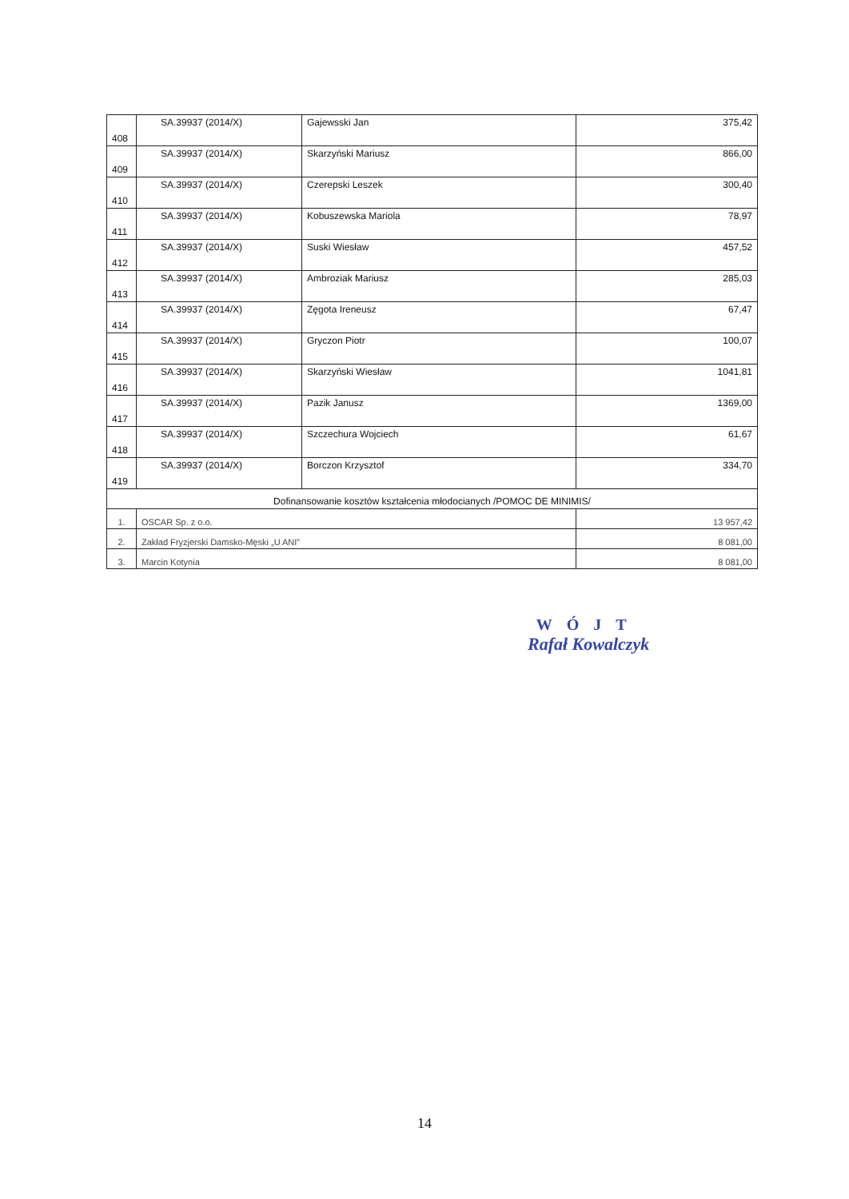| 408 | SA.39937 (2014/X) | Gajewsski Jan | 375,42 |
| 409 | SA.39937 (2014/X) | Skarzyński Mariusz | 866,00 |
| 410 | SA.39937 (2014/X) | Czerepski Leszek | 300,40 |
| 411 | SA.39937 (2014/X) | Kobuszewska Mariola | 78,97 |
| 412 | SA.39937 (2014/X) | Suski Wiesław | 457,52 |
| 413 | SA.39937 (2014/X) | Ambroziak Mariusz | 285,03 |
| 414 | SA.39937 (2014/X) | Zęgota Ireneusz | 67,47 |
| 415 | SA.39937 (2014/X) | Gryczon Piotr | 100,07 |
| 416 | SA.39937 (2014/X) | Skarzyński Wiesław | 1041,81 |
| 417 | SA.39937 (2014/X) | Pazik Janusz | 1369,00 |
| 418 | SA.39937 (2014/X) | Szczechura Wojciech | 61,67 |
| 419 | SA.39937 (2014/X) | Borczon Krzysztof | 334,70 |
| Dofinansowanie kosztów kształcenia młodocianych /POMOC DE MINIMIS/ | | | |
| 1. | OSCAR Sp. z o.o. | | 13 957,42 |
| 2. | Zakład Fryzjerski Damsko-Męski „U ANI” | | 8 081,00 |
| 3. | Marcin Kotynia | | 8 081,00 |
WÓJT
Rafał Kowalczyk
14